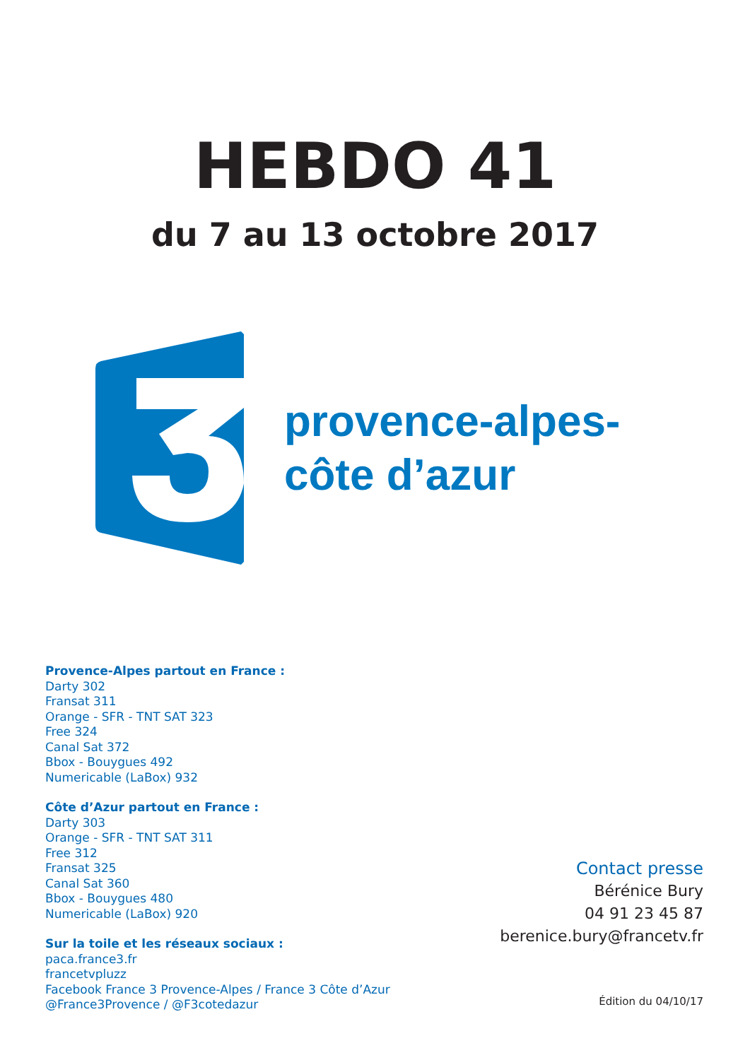HEBDO 41
du 7 au 13 octobre 2017
provence-alpes-
côte d’azur
Provence-Alpes partout en France :
Darty 302
Fransat 311
Orange - SFR - TNT SAT 323
Free 324
Canal Sat 372
Bbox - Bouygues 492
Numericable (LaBox) 932
Côte d’Azur partout en France :
Darty 303
Orange - SFR - TNT SAT 311
Free 312
Fransat 325
Canal Sat 360
Bbox - Bouygues 480
Numericable (LaBox) 920
Sur la toile et les réseaux sociaux :
paca.france3.fr
francetvpluzz
Facebook France 3 Provence-Alpes / France 3 Côte d’Azur
@France3Provence / @F3cotedazur
Contact presse
Bérénice Bury
04 91 23 45 87
berenice.bury@francetv.fr
Édition du 04/10/17